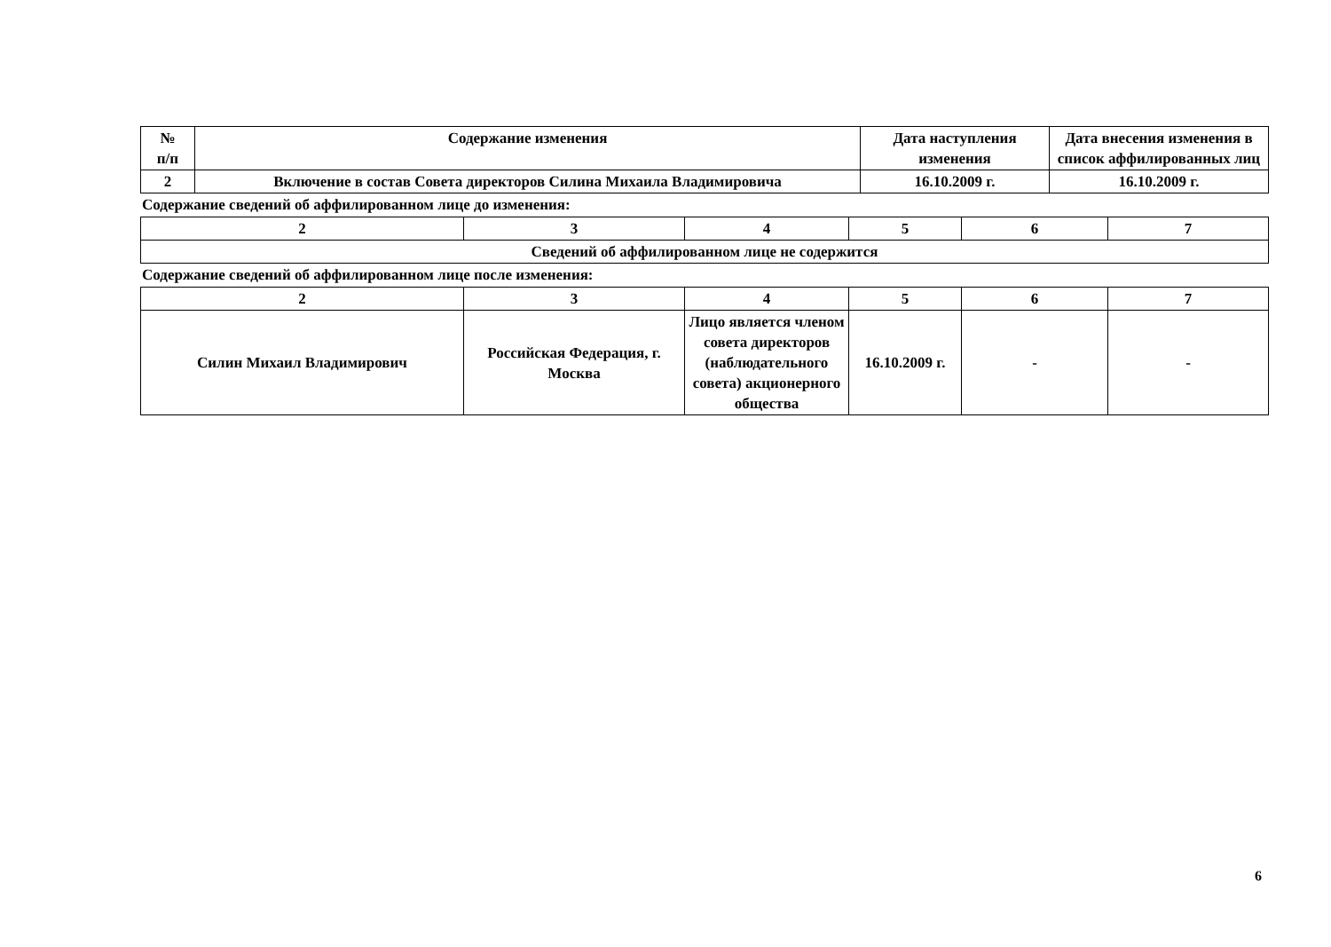| № п/п | Содержание изменения | Дата наступления изменения | Дата внесения изменения в список аффилированных лиц |
| --- | --- | --- | --- |
| 2 | Включение в состав Совета директоров Силина Михаила Владимировича | 16.10.2009 г. | 16.10.2009 г. |
Содержание сведений об аффилированном лице до изменения:
| 2 | 3 | 4 | 5 | 6 | 7 |
| Сведений об аффилированном лице не содержится | | | | | |
Содержание сведений об аффилированном лице после изменения:
| 2 | 3 | 4 | 5 | 6 | 7 |
| Силин Михаил Владимирович | Российская Федерация, г. Москва | Лицо является членом совета директоров (наблюдательного совета) акционерного общества | 16.10.2009 г. | - | - |
6